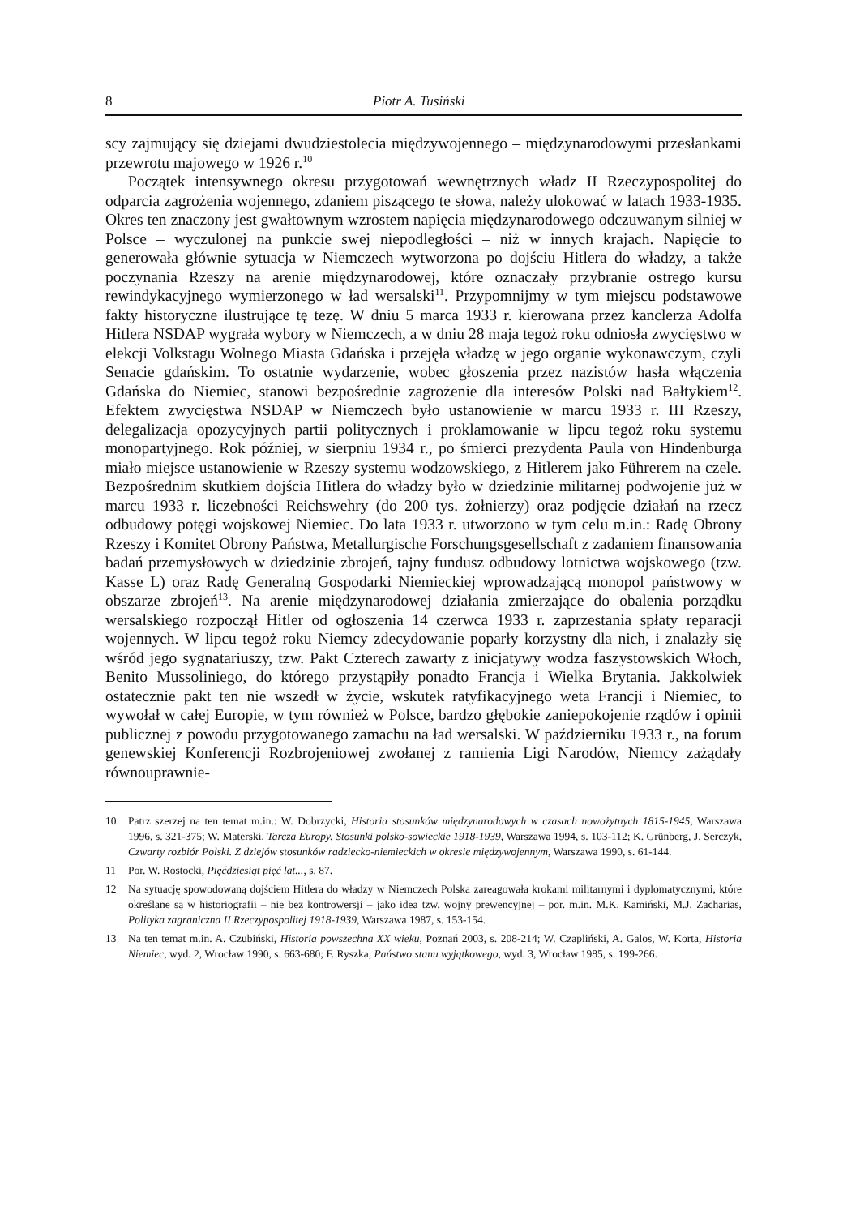8 Piotr A. Tusiński
scy zajmujący się dziejami dwudziestolecia międzywojennego – międzynarodowymi przesłankami przewrotu majowego w 1926 r.<sup>10</sup>
Początek intensywnego okresu przygotowań wewnętrznych władz II Rzeczypospolitej do odparcia zagrożenia wojennego, zdaniem piszącego te słowa, należy ulokować w latach 1933-1935. Okres ten znaczony jest gwałtownym wzrostem napięcia międzynarodowego odczuwanym silniej w Polsce – wyczulonej na punkcie swej niepodległości – niż w innych krajach. Napięcie to generowała głównie sytuacja w Niemczech wytworzona po dojściu Hitlera do władzy, a także poczynania Rzeszy na arenie międzynarodowej, które oznaczały przybranie ostrego kursu rewindykacyjnego wymierzonego w ład wersalski<sup>11</sup>. Przypomnijmy w tym miejscu podstawowe fakty historyczne ilustrujące tę tezę. W dniu 5 marca 1933 r. kierowana przez kanclerza Adolfa Hitlera NSDAP wygrała wybory w Niemczech, a w dniu 28 maja tegoż roku odniosła zwycięstwo w elekcji Volkstagu Wolnego Miasta Gdańska i przejęła władzę w jego organie wykonawczym, czyli Senacie gdańskim. To ostatnie wydarzenie, wobec głoszenia przez nazistów hasła włączenia Gdańska do Niemiec, stanowi bezpośrednie zagrożenie dla interesów Polski nad Bałtykiem<sup>12</sup>. Efektem zwycięstwa NSDAP w Niemczech było ustanowienie w marcu 1933 r. III Rzeszy, delegalizacja opozycyjnych partii politycznych i proklamowanie w lipcu tegoż roku systemu monopartyjnego. Rok później, w sierpniu 1934 r., po śmierci prezydenta Paula von Hindenburga miało miejsce ustanowienie w Rzeszy systemu wodzowskiego, z Hitlerem jako Führerem na czele. Bezpośrednim skutkiem dojścia Hitlera do władzy było w dziedzinie militarnej podwojenie już w marcu 1933 r. liczebności Reichswehry (do 200 tys. żołnierzy) oraz podjęcie działań na rzecz odbudowy potęgi wojskowej Niemiec. Do lata 1933 r. utworzono w tym celu m.in.: Radę Obrony Rzeszy i Komitet Obrony Państwa, Metallurgische Forschungsgesellschaft z zadaniem finansowania badań przemysłowych w dziedzinie zbrojeń, tajny fundusz odbudowy lotnictwa wojskowego (tzw. Kasse L) oraz Radę Generalną Gospodarki Niemieckiej wprowadzającą monopol państwowy w obszarze zbrojeń<sup>13</sup>. Na arenie międzynarodowej działania zmierzające do obalenia porządku wersalskiego rozpoczął Hitler od ogłoszenia 14 czerwca 1933 r. zaprzestania spłaty reparacji wojennych. W lipcu tegoż roku Niemcy zdecydowanie poparły korzystny dla nich, i znalazły się wśród jego sygnatariuszy, tzw. Pakt Czterech zawarty z inicjatywy wodza faszystowskich Włoch, Benito Mussoliniego, do którego przystąpiły ponadto Francja i Wielka Brytania. Jakkolwiek ostatecznie pakt ten nie wszedł w życie, wskutek ratyfikacyjnego weta Francji i Niemiec, to wywołał w całej Europie, w tym również w Polsce, bardzo głębokie zaniepokojenie rządów i opinii publicznej z powodu przygotowanego zamachu na ład wersalski. W październiku 1933 r., na forum genewskiej Konferencji Rozbrojeniowej zwołanej z ramienia Ligi Narodów, Niemcy zażądały równouprawnie-
10 Patrz szerzej na ten temat m.in.: W. Dobrzycki, Historia stosunków międzynarodowych w czasach nowożytnych 1815-1945, Warszawa 1996, s. 321-375; W. Materski, Tarcza Europy. Stosunki polsko-sowieckie 1918-1939, Warszawa 1994, s. 103-112; K. Grünberg, J. Serczyk, Czwarty rozbiór Polski. Z dziejów stosunków radziecko-niemieckich w okresie międzywojennym, Warszawa 1990, s. 61-144.
11 Por. W. Rostocki, Pięćdziesiąt pięć lat..., s. 87.
12 Na sytuację spowodowaną dojściem Hitlera do władzy w Niemczech Polska zareagowała krokami militarnymi i dyplomatycznymi, które określane są w historiografii – nie bez kontrowersji – jako idea tzw. wojny prewencyjnej – por. m.in. M.K. Kamiński, M.J. Zacharias, Polityka zagraniczna II Rzeczypospolitej 1918-1939, Warszawa 1987, s. 153-154.
13 Na ten temat m.in. A. Czubiński, Historia powszechna XX wieku, Poznań 2003, s. 208-214; W. Czapliński, A. Galos, W. Korta, Historia Niemiec, wyd. 2, Wrocław 1990, s. 663-680; F. Ryszka, Państwo stanu wyjątkowego, wyd. 3, Wrocław 1985, s. 199-266.